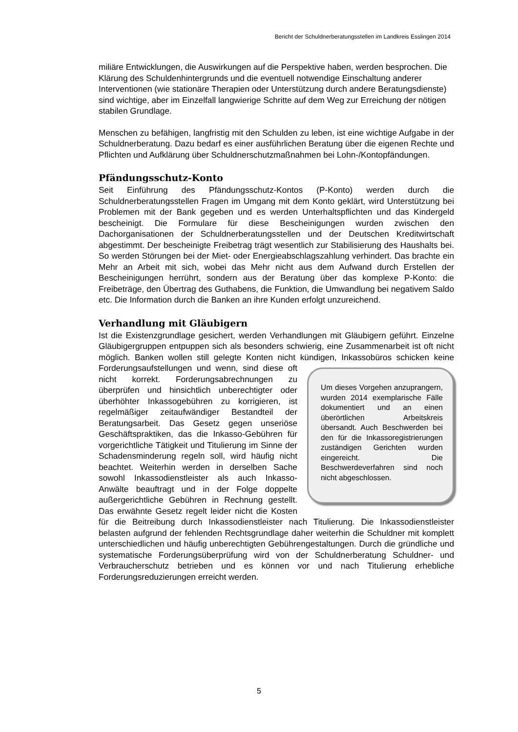Bericht der Schuldnerberatungsstellen im Landkreis Esslingen 2014
miliäre Entwicklungen, die Auswirkungen auf die Perspektive haben, werden besprochen. Die Klärung des Schuldenhintergrunds und die eventuell notwendige Einschaltung anderer Interventionen (wie stationäre Therapien oder Unterstützung durch andere Beratungsdienste) sind wichtige, aber im Einzelfall langwierige Schritte auf dem Weg zur Erreichung der nötigen stabilen Grundlage.
Menschen zu befähigen, langfristig mit den Schulden zu leben, ist eine wichtige Aufgabe in der Schuldnerberatung. Dazu bedarf es einer ausführlichen Beratung über die eigenen Rechte und Pflichten und Aufklärung über Schuldnerschutzmaßnahmen bei Lohn-/Kontopfändungen.
Pfändungsschutz-Konto
Seit Einführung des Pfändungsschutz-Kontos (P-Konto) werden durch die Schuldnerberatungsstellen Fragen im Umgang mit dem Konto geklärt, wird Unterstützung bei Problemen mit der Bank gegeben und es werden Unterhaltspflichten und das Kindergeld bescheinigt. Die Formulare für diese Bescheinigungen wurden zwischen den Dachorganisationen der Schuldnerberatungsstellen und der Deutschen Kreditwirtschaft abgestimmt. Der bescheinigte Freibetrag trägt wesentlich zur Stabilisierung des Haushalts bei. So werden Störungen bei der Miet- oder Energieabschlagszahlung verhindert. Das brachte ein Mehr an Arbeit mit sich, wobei das Mehr nicht aus dem Aufwand durch Erstellen der Bescheinigungen herrührt, sondern aus der Beratung über das komplexe P-Konto: die Freibeträge, den Übertrag des Guthabens, die Funktion, die Umwandlung bei negativem Saldo etc. Die Information durch die Banken an ihre Kunden erfolgt unzureichend.
Verhandlung mit Gläubigern
Ist die Existenzgrundlage gesichert, werden Verhandlungen mit Gläubigern geführt. Einzelne Gläubigergruppen entpuppen sich als besonders schwierig, eine Zusammenarbeit ist oft nicht möglich. Banken wollen still gelegte Konten nicht kündigen, Inkassobüros schicken keine Forderungsaufstellungen und wenn, sind diese oft Um dieses Vorgehen anzuprangern, wurden 2014 exemplarische Fälle dokumentiert und an einen überörtlichen Arbeitskreis übersandt. Auch Beschwerden bei den für die Inkassoregistrierungen zuständigen Gerichten wurden eingereicht. Die Beschwerdeverfahren sind noch nicht abgeschlossen. nicht korrekt. Forderungsabrechnungen zu überprüfen und hinsichtlich unberechtigter oder überhöhter Inkassogebühren zu korrigieren, ist regelmäßiger zeitaufwändiger Bestandteil der Beratungsarbeit. Das Gesetz gegen unseriöse Geschäftspraktiken, das die Inkasso-Gebühren für vorgerichtliche Tätigkeit und Titulierung im Sinne der Schadensminderung regeln soll, wird häufig nicht beachtet. Weiterhin werden in derselben Sache sowohl Inkassodienstleister als auch Inkasso-Anwälte beauftragt und in der Folge doppelte außergerichtliche Gebühren in Rechnung gestellt. Das erwähnte Gesetz regelt leider nicht die Kosten für die Beitreibung durch Inkassodienstleister nach Titulierung. Die Inkassodienstleister belasten aufgrund der fehlenden Rechtsgrundlage daher weiterhin die Schuldner mit komplett unterschiedlichen und häufig unberechtigten Gebührengestaltungen. Durch die gründliche und systematische Forderungsüberprüfung wird von der Schuldnerberatung Schuldner- und Verbraucherschutz betrieben und es können vor und nach Titulierung erhebliche Forderungsreduzierungen erreicht werden.
5